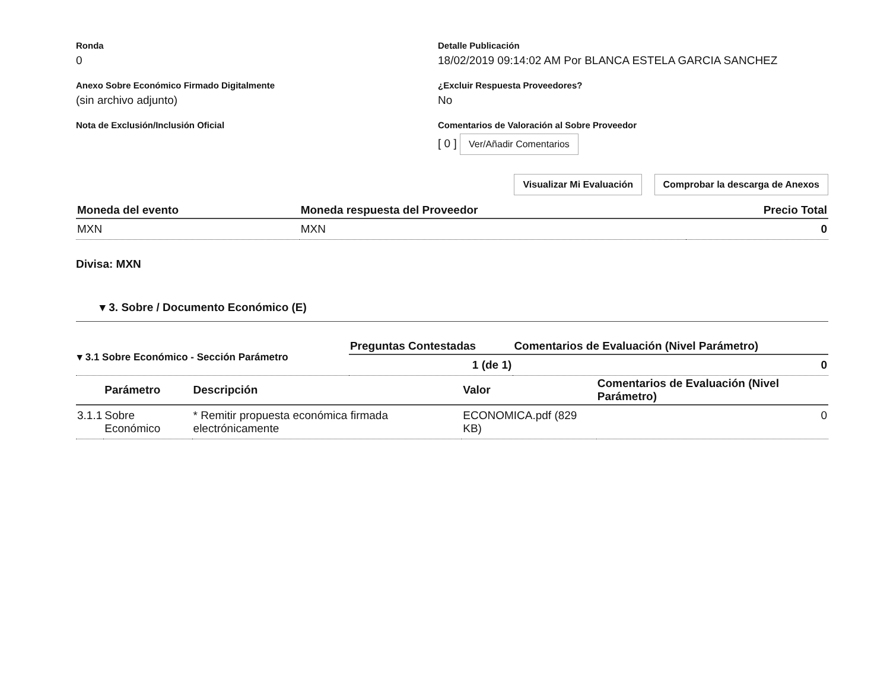Ronda
0
Detalle Publicación
18/02/2019 09:14:02 AM Por BLANCA ESTELA GARCIA SANCHEZ
Anexo Sobre Económico Firmado Digitalmente
(sin archivo adjunto)
¿Excluir Respuesta Proveedores?
No
Nota de Exclusión/Inclusión Oficial Comentarios de Valoración al Sobre Proveedor
[ 0 ] Ver/Añadir Comentarios
Visualizar Mi Evaluación Comprobar la descarga de Anexos
| Moneda del evento | Moneda respuesta del Proveedor | Precio Total |
| --- | --- | --- |
| MXN | MXN | 0 |
Divisa: MXN
▾ 3. Sobre / Documento Económico (E)
| ▾ 3.1 Sobre Económico - Sección Parámetro | Preguntas Contestadas | Comentarios de Evaluación (Nivel Parámetro) |
| | 1 (de 1) | 0 |
| | Parámetro | Descripción | Valor | Comentarios de Evaluación (Nivel Parámetro) |
| --- | --- | --- | --- | --- |
| 3.1.1 | Sobre Económico | * Remitir propuesta económica firmada electrónicamente | ECONOMICA.pdf (829 KB) | 0 |